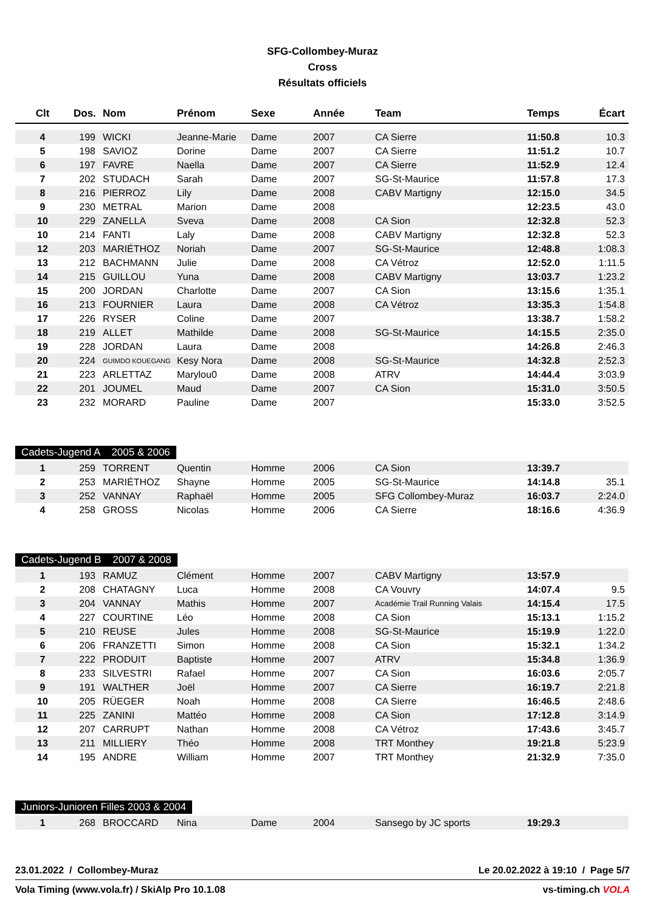SFG-Collombey-Muraz
Cross
Résultats officiels
| Clt | Dos. | Nom | Prénom | Sexe | Année | Team | Temps | Écart |
| --- | --- | --- | --- | --- | --- | --- | --- | --- |
| 4 | 199 | WICKI | Jeanne-Marie | Dame | 2007 | CA Sierre | 11:50.8 | 10.3 |
| 5 | 198 | SAVIOZ | Dorine | Dame | 2007 | CA Sierre | 11:51.2 | 10.7 |
| 6 | 197 | FAVRE | Naella | Dame | 2007 | CA Sierre | 11:52.9 | 12.4 |
| 7 | 202 | STUDACH | Sarah | Dame | 2007 | SG-St-Maurice | 11:57.8 | 17.3 |
| 8 | 216 | PIERROZ | Lily | Dame | 2008 | CABV Martigny | 12:15.0 | 34.5 |
| 9 | 230 | METRAL | Marion | Dame | 2008 | | 12:23.5 | 43.0 |
| 10 | 229 | ZANELLA | Sveva | Dame | 2008 | CA Sion | 12:32.8 | 52.3 |
| 10 | 214 | FANTI | Laly | Dame | 2008 | CABV Martigny | 12:32.8 | 52.3 |
| 12 | 203 | MARIÉTHOZ | Noriah | Dame | 2007 | SG-St-Maurice | 12:48.8 | 1:08.3 |
| 13 | 212 | BACHMANN | Julie | Dame | 2008 | CA Vétroz | 12:52.0 | 1:11.5 |
| 14 | 215 | GUILLOU | Yuna | Dame | 2008 | CABV Martigny | 13:03.7 | 1:23.2 |
| 15 | 200 | JORDAN | Charlotte | Dame | 2007 | CA Sion | 13:15.6 | 1:35.1 |
| 16 | 213 | FOURNIER | Laura | Dame | 2008 | CA Vétroz | 13:35.3 | 1:54.8 |
| 17 | 226 | RYSER | Coline | Dame | 2007 | | 13:38.7 | 1:58.2 |
| 18 | 219 | ALLET | Mathilde | Dame | 2008 | SG-St-Maurice | 14:15.5 | 2:35.0 |
| 19 | 228 | JORDAN | Laura | Dame | 2008 | | 14:26.8 | 2:46.3 |
| 20 | 224 | GUIMDO KOUEGANG | Kesy Nora | Dame | 2008 | SG-St-Maurice | 14:32.8 | 2:52.3 |
| 21 | 223 | ARLETTAZ | Marylou0 | Dame | 2008 | ATRV | 14:44.4 | 3:03.9 |
| 22 | 201 | JOUMEL | Maud | Dame | 2007 | CA Sion | 15:31.0 | 3:50.5 |
| 23 | 232 | MORARD | Pauline | Dame | 2007 | | 15:33.0 | 3:52.5 |
Cadets-Jugend A 2005 & 2006
| 1 | 259 | TORRENT | Quentin | Homme | 2006 | CA Sion | 13:39.7 | |
| 2 | 253 | MARIÉTHOZ | Shayne | Homme | 2005 | SG-St-Maurice | 14:14.8 | 35.1 |
| 3 | 252 | VANNAY | Raphaël | Homme | 2005 | SFG Collombey-Muraz | 16:03.7 | 2:24.0 |
| 4 | 258 | GROSS | Nicolas | Homme | 2006 | CA Sierre | 18:16.6 | 4:36.9 |
Cadets-Jugend B 2007 & 2008
| 1 | 193 | RAMUZ | Clément | Homme | 2007 | CABV Martigny | 13:57.9 | |
| 2 | 208 | CHATAGNY | Luca | Homme | 2008 | CA Vouvry | 14:07.4 | 9.5 |
| 3 | 204 | VANNAY | Mathis | Homme | 2007 | Académie Trail Running Valais | 14:15.4 | 17.5 |
| 4 | 227 | COURTINE | Léo | Homme | 2008 | CA Sion | 15:13.1 | 1:15.2 |
| 5 | 210 | REUSE | Jules | Homme | 2008 | SG-St-Maurice | 15:19.9 | 1:22.0 |
| 6 | 206 | FRANZETTI | Simon | Homme | 2008 | CA Sion | 15:32.1 | 1:34.2 |
| 7 | 222 | PRODUIT | Baptiste | Homme | 2007 | ATRV | 15:34.8 | 1:36.9 |
| 8 | 233 | SILVESTRI | Rafael | Homme | 2007 | CA Sion | 16:03.6 | 2:05.7 |
| 9 | 191 | WALTHER | Joël | Homme | 2007 | CA Sierre | 16:19.7 | 2:21.8 |
| 10 | 205 | RÜEGER | Noah | Homme | 2008 | CA Sierre | 16:46.5 | 2:48.6 |
| 11 | 225 | ZANINI | Mattéo | Homme | 2008 | CA Sion | 17:12.8 | 3:14.9 |
| 12 | 207 | CARRUPT | Nathan | Homme | 2008 | CA Vétroz | 17:43.6 | 3:45.7 |
| 13 | 211 | MILLIERY | Théo | Homme | 2008 | TRT Monthey | 19:21.8 | 5:23.9 |
| 14 | 195 | ANDRE | William | Homme | 2007 | TRT Monthey | 21:32.9 | 7:35.0 |
Juniors-Junioren Filles 2003 & 2004
| 1 | 268 | BROCCARD | Nina | Dame | 2004 | Sansego by JC sports | 19:29.3 | |
23.01.2022 / Collombey-Muraz Le 20.02.2022 à 19:10 / Page 5/7
Vola Timing (www.vola.fr) / SkiAlp Pro 10.1.08 vs-timing.ch VOLA